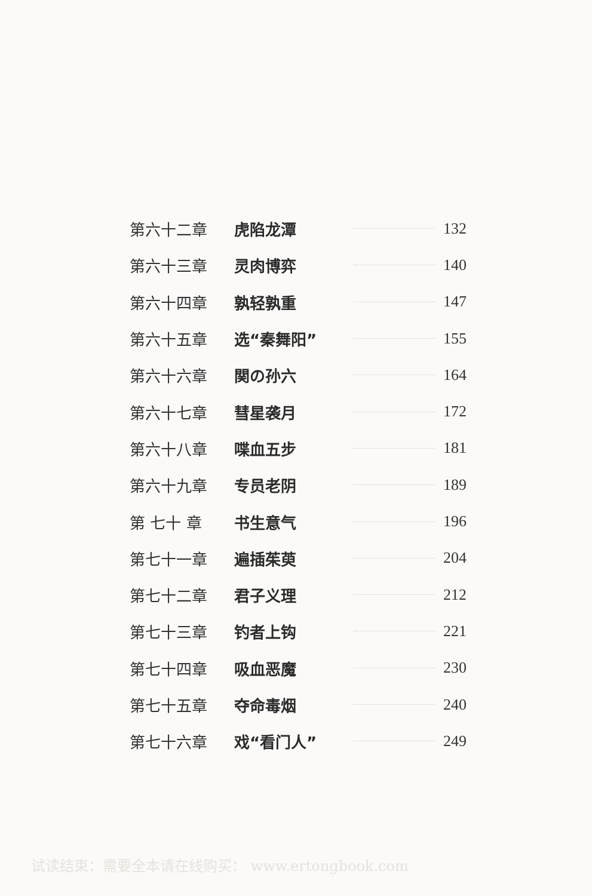第六十二章 虎陷龙潭 132
第六十三章 灵肉博弈 140
第六十四章 孰轻孰重 147
第六十五章 选“秦舞阳” 155
第六十六章 関の孙六 164
第六十七章 彗星袭月 172
第六十八章 喋血五步 181
第六十九章 专员老阴 189
第 七十 章 书生意气 196
第七十一章 遍插茱萸 204
第七十二章 君子义理 212
第七十三章 钓者上钩 221
第七十四章 吸血恶魔 230
第七十五章 夺命毒烟 240
第七十六章 戏“看门人” 249
试读结束：需要全本请在线购买： www.ertongbook.com